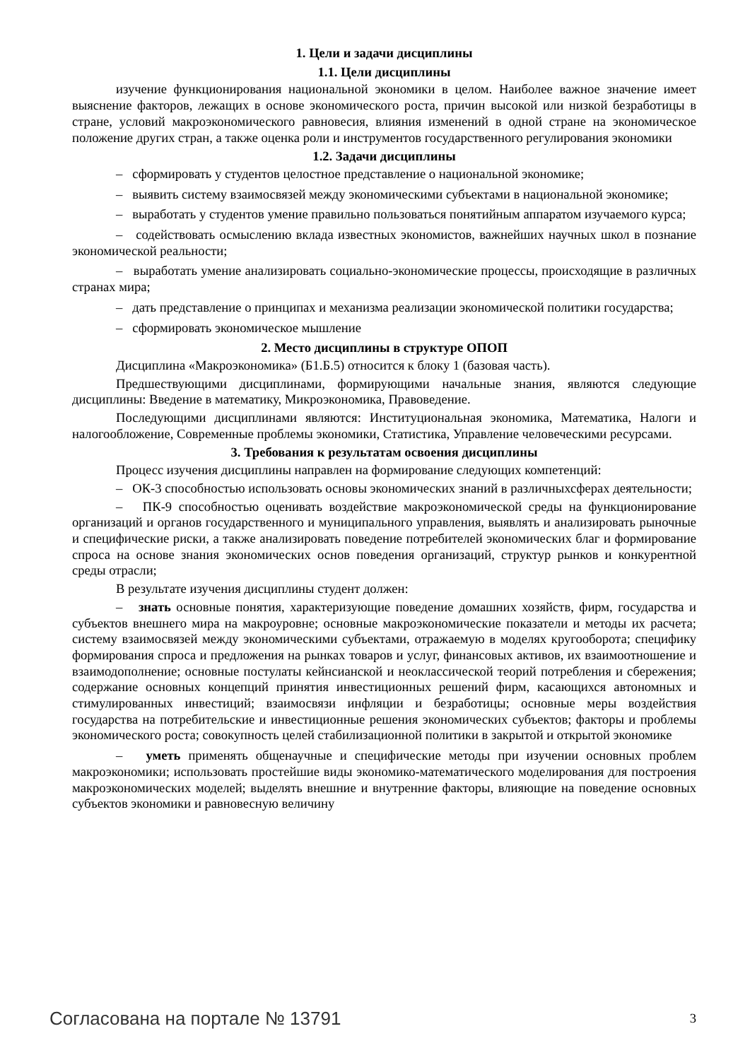1. Цели и задачи дисциплины
1.1. Цели дисциплины
изучение функционирования национальной экономики в целом. Наиболее важное значение имеет выяснение факторов, лежащих в основе экономического роста, причин высокой или низкой безработицы в стране, условий макроэкономического равновесия, влияния изменений в одной стране на экономическое положение других стран, а также оценка роли и инструментов государственного регулирования экономики
1.2. Задачи дисциплины
– сформировать у студентов целостное представление о национальной экономике;
– выявить систему взаимосвязей между экономическими субъектами в национальной экономике;
– выработать у студентов умение правильно пользоваться понятийным аппаратом изучаемого курса;
– содействовать осмыслению вклада известных экономистов, важнейших научных школ в познание экономической реальности;
– выработать умение анализировать социально-экономические процессы, происходящие в различных странах мира;
– дать представление о принципах и механизма реализации экономической политики государства;
– сформировать экономическое мышление
2. Место дисциплины в структуре ОПОП
Дисциплина «Макроэкономика» (Б1.Б.5) относится к блоку 1 (базовая часть).
Предшествующими дисциплинами, формирующими начальные знания, являются следующие дисциплины: Введение в математику, Микроэкономика, Правоведение.
Последующими дисциплинами являются: Институциональная экономика, Математика, Налоги и налогообложение, Современные проблемы экономики, Статистика, Управление человеческими ресурсами.
3. Требования к результатам освоения дисциплины
Процесс изучения дисциплины направлен на формирование следующих компетенций:
– ОК-3 способностью использовать основы экономических знаний в различныхсферах деятельности;
– ПК-9 способностью оценивать воздействие макроэкономической среды на функционирование организаций и органов государственного и муниципального управления, выявлять и анализировать рыночные и специфические риски, а также анализировать поведение потребителей экономических благ и формирование спроса на основе знания экономических основ поведения организаций, структур рынков и конкурентной среды отрасли;
В результате изучения дисциплины студент должен:
– знать основные понятия, характеризующие поведение домашних хозяйств, фирм, государства и субъектов внешнего мира на макроуровне; основные макроэкономические показатели и методы их расчета; систему взаимосвязей между экономическими субъектами, отражаемую в моделях кругооборота; специфику формирования спроса и предложения на рынках товаров и услуг, финансовых активов, их взаимоотношение и взаимодополнение; основные постулаты кейнсианской и неоклассической теорий потребления и сбережения; содержание основных концепций принятия инвестиционных решений фирм, касающихся автономных и стимулированных инвестиций; взаимосвязи инфляции и безработицы; основные меры воздействия государства на потребительские и инвестиционные решения экономических субъектов; факторы и проблемы экономического роста; совокупность целей стабилизационной политики в закрытой и открытой экономике
– уметь применять общенаучные и специфические методы при изучении основных проблем макроэкономики; использовать простейшие виды экономико-математического моделирования для построения макроэкономических моделей; выделять внешние и внутренние факторы, влияющие на поведение основных субъектов экономики и равновесную величину
Согласована на портале № 13791 3